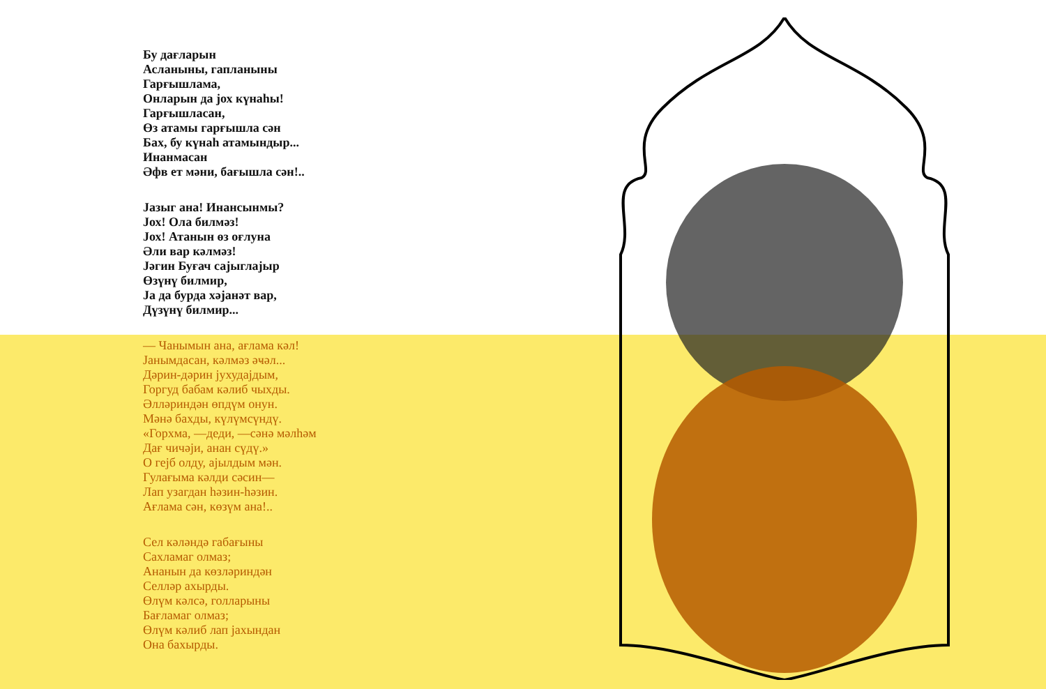Бу дағларын
Асланыны, гапланыны
Гарғышлама,
Онларын да јох күнаһы!
Гарғышласан,
Өз атамы гарғышла сән
Бах, бу күнаһ атамындыр...
Инанмасан
Әфв ет мәни, бағышла сән!..
Јазыг ана! Инансынмы?
Јох! Ола билмәз!
Јох! Атанын өз оғлуна
Әли вар кәлмәз!
Јәгин Буғач сајыглајыр
Өзүнү билмир,
Ја да бурда хәјанәт вар,
Дүзүнү билмир...
— Чанымын ана, ағлама кәл!
Јанымдасан, кәлмәз әҹәл...
Дәрин-дәрин јухудајдым,
Горгуд бабам кәлиб чыхды.
Әлләриндән өпдүм онун.
Мәнә бахды, күлүмсүндү.
«Горхма, —деди, —сәнә мәлһәм
Дағ чичәји, анан сүдү.»
О гејб олду, ајылдым мән.
Гулағыма кәлди сәсин—
Лап узагдан һәзин-һәзин.
Ағлама сән, көзүм ана!..
Сел кәләндә габағыны
Сахламаг олмаз;
Ананын да көзләриндән
Селләр ахырды.
Өлүм кәлсә, голларыны
Бағламаг олмаз;
Өлүм кәлиб лап јахындан
Она бахырды.